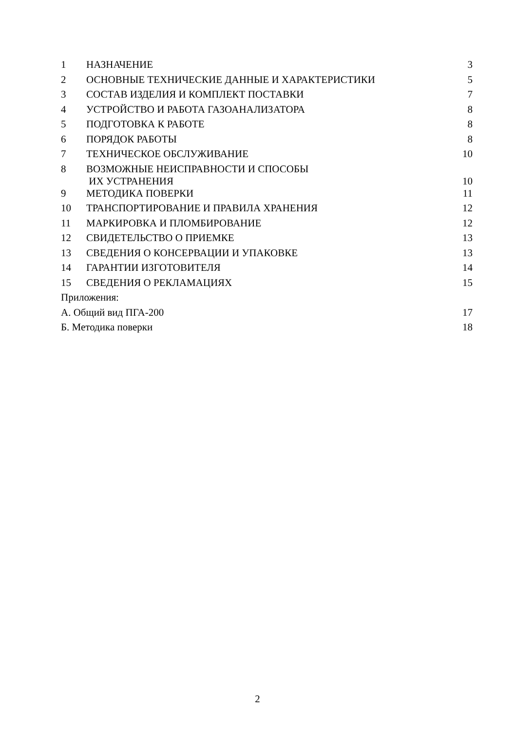| 1 | НАЗНАЧЕНИЕ | 3 |
| 2 | ОСНОВНЫЕ ТЕХНИЧЕСКИЕ ДАННЫЕ И ХАРАКТЕРИСТИКИ | 5 |
| 3 | СОСТАВ ИЗДЕЛИЯ И КОМПЛЕКТ ПОСТАВКИ | 7 |
| 4 | УСТРОЙСТВО И РАБОТА ГАЗОАНАЛИЗАТОРА | 8 |
| 5 | ПОДГОТОВКА К РАБОТЕ | 8 |
| 6 | ПОРЯДОК РАБОТЫ | 8 |
| 7 | ТЕХНИЧЕСКОЕ ОБСЛУЖИВАНИЕ | 10 |
| 8 | ВОЗМОЖНЫЕ НЕИСПРАВНОСТИ И СПОСОБЫ ИХ УСТРАНЕНИЯ | 10 |
| 9 | МЕТОДИКА ПОВЕРКИ | 11 |
| 10 | ТРАНСПОРТИРОВАНИЕ И ПРАВИЛА ХРАНЕНИЯ | 12 |
| 11 | МАРКИРОВКА И ПЛОМБИРОВАНИЕ | 12 |
| 12 | СВИДЕТЕЛЬСТВО О ПРИЕМКЕ | 13 |
| 13 | СВЕДЕНИЯ О КОНСЕРВАЦИИ И УПАКОВКЕ | 13 |
| 14 | ГАРАНТИИ ИЗГОТОВИТЕЛЯ | 14 |
| 15 | СВЕДЕНИЯ О РЕКЛАМАЦИЯХ | 15 |
| Приложения: | | |
| А. Общий вид ПГА-200 | | 17 |
| Б. Методика поверки | | 18 |
2